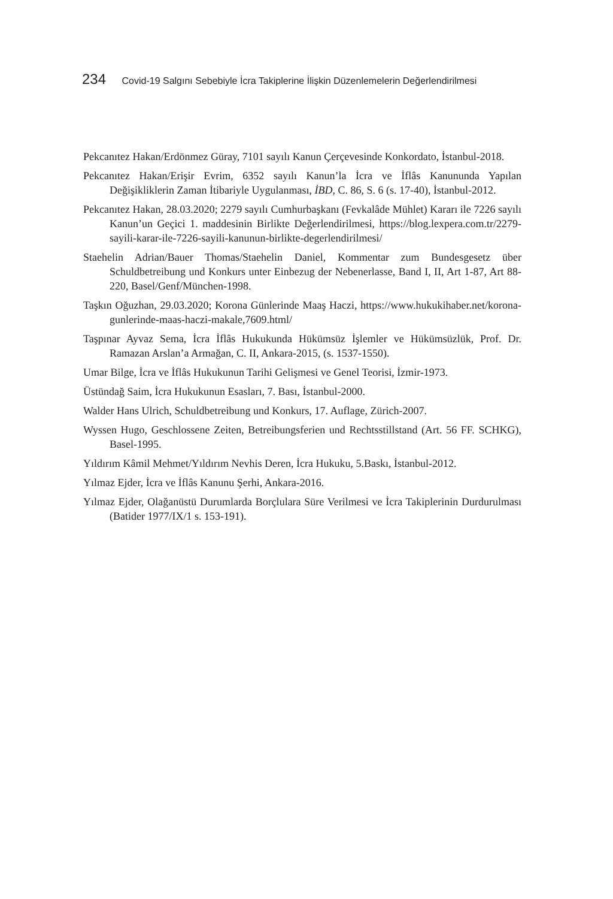234 Covid-19 Salgını Sebebiyle İcra Takiplerine İlişkin Düzenlemelerin Değerlendirilmesi
Pekcanıtez Hakan/Erdönmez Güray, 7101 sayılı Kanun Çerçevesinde Konkordato, İstanbul-2018.
Pekcanıtez Hakan/Erişir Evrim, 6352 sayılı Kanun’la İcra ve İflâs Kanununda Yapılan Değişikliklerin Zaman İtibariyle Uygulanması, İBD, C. 86, S. 6 (s. 17-40), İstanbul-2012.
Pekcanıtez Hakan, 28.03.2020; 2279 sayılı Cumhurbaşkanı (Fevkalâde Mühlet) Kararı ile 7226 sayılı Kanun’un Geçici 1. maddesinin Birlikte Değerlendirilmesi, https://blog.lexpera.com.tr/2279-sayili-karar-ile-7226-sayili-kanunun-birlikte-degerlendirilmesi/
Staehelin Adrian/Bauer Thomas/Staehelin Daniel, Kommentar zum Bundesgesetz über Schuldbetreibung und Konkurs unter Einbezug der Nebenerlasse, Band I, II, Art 1-87, Art 88-220, Basel/Genf/München-1998.
Taşkın Oğuzhan, 29.03.2020; Korona Günlerinde Maaş Haczi, https://www.hukukihaber.net/korona-gunlerinde-maas-haczi-makale,7609.html/
Taşpınar Ayvaz Sema, İcra İflâs Hukukunda Hükümsüz İşlemler ve Hükümsüzlük, Prof. Dr. Ramazan Arslan’a Armağan, C. II, Ankara-2015, (s. 1537-1550).
Umar Bilge, İcra ve İflâs Hukukunun Tarihi Gelişmesi ve Genel Teorisi, İzmir-1973.
Üstündağ Saim, İcra Hukukunun Esasları, 7. Bası, İstanbul-2000.
Walder Hans Ulrich, Schuldbetreibung und Konkurs, 17. Auflage, Zürich-2007.
Wyssen Hugo, Geschlossene Zeiten, Betreibungsferien und Rechtsstillstand (Art. 56 FF. SCHKG), Basel-1995.
Yıldırım Kâmil Mehmet/Yıldırım Nevhis Deren, İcra Hukuku, 5.Baskı, İstanbul-2012.
Yılmaz Ejder, İcra ve İflâs Kanunu Şerhi, Ankara-2016.
Yılmaz Ejder, Olağanüstü Durumlarda Borçlulara Süre Verilmesi ve İcra Takiplerinin Durdurulması (Batider 1977/IX/1 s. 153-191).